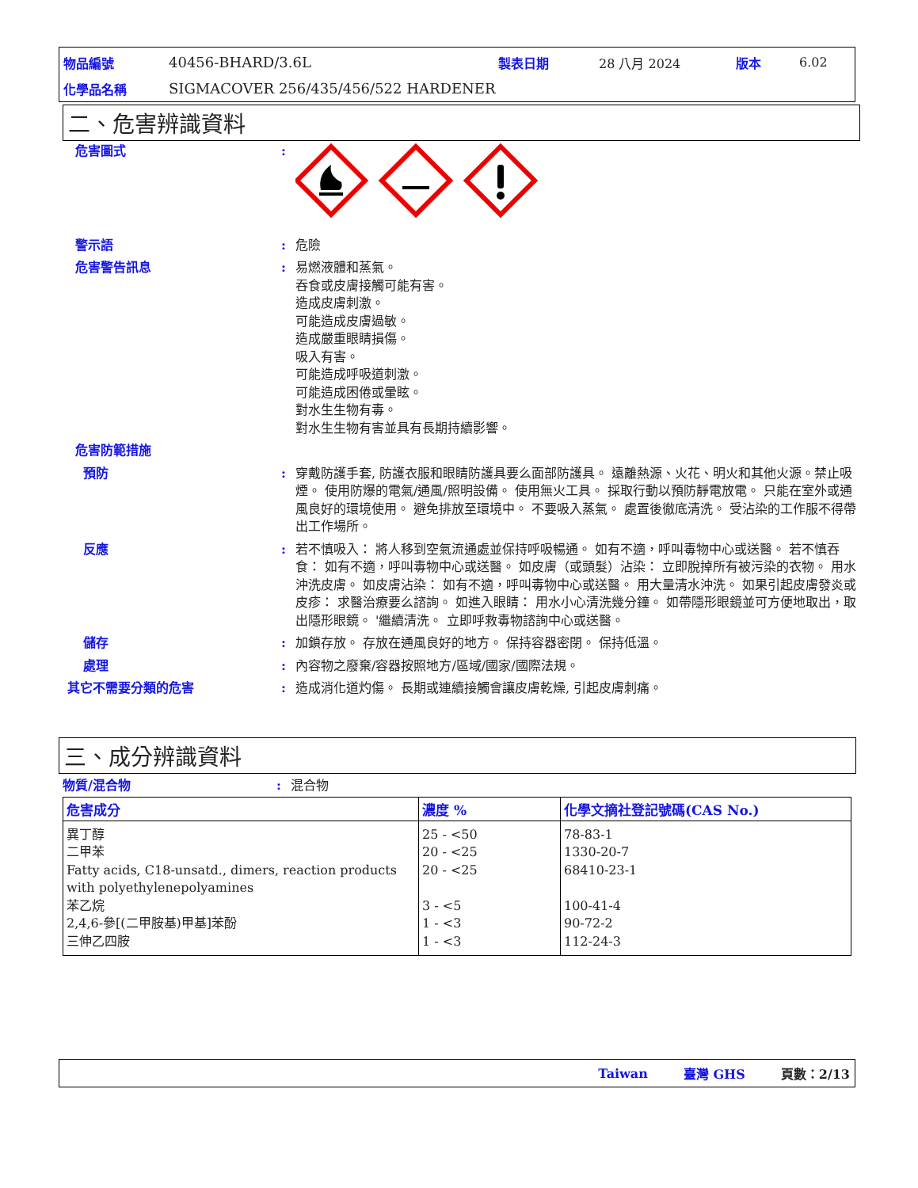物品編號 40456-BHARD/3.6L 製表日期 28 八月 2024 版本 6.02
化學品名稱 SIGMACOVER 256/435/456/522 HARDENER
二、危害辨識資料
危害圖式:
警示語: 危險
危害警告訊息: 易燃液體和蒸氣。
吞食或皮膚接觸可能有害。
造成皮膚刺激。
可能造成皮膚過敏。
造成嚴重眼睛損傷。
吸入有害。
可能造成呼吸道刺激。
可能造成困倦或暈眩。
對水生生物有毒。
對水生生物有害並具有長期持續影響。
危害防範措施
預防: 穿戴防護手套, 防護衣服和眼睛防護具要么面部防護具。 遠離熱源、火花、明火和其他火源。禁止吸煙。 使用防爆的電氣/通風/照明設備。 使用無火工具。 採取行動以預防靜電放電。 只能在室外或通風良好的環境使用。 避免排放至環境中。 不要吸入蒸氣。 處置後徹底清洗。 受沾染的工作服不得帶出工作場所。
反應: 若不慎吸入： 將人移到空氣流通處並保持呼吸暢通。 如有不適，呼叫毒物中心或送醫。 若不慎吞食： 如有不適，呼叫毒物中心或送醫。 如皮膚（或頭髮）沾染： 立即脫掉所有被污染的衣物。 用水沖洗皮膚。 如皮膚沾染： 如有不適，呼叫毒物中心或送醫。 用大量清水沖洗。 如果引起皮膚發炎或皮疹： 求醫治療要么諮詢。 如進入眼睛： 用水小心清洗幾分鐘。 如帶隱形眼鏡並可方便地取出，取出隱形眼鏡。 '繼續清洗。 立即呼救毒物諮詢中心或送醫。
儲存: 加鎖存放。 存放在通風良好的地方。 保持容器密閉。 保持低溫。
處理: 內容物之廢棄/容器按照地方/區域/國家/國際法規。
其它不需要分類的危害: 造成消化道灼傷。 長期或連續接觸會讓皮膚乾燥, 引起皮膚刺痛。
三、成分辨識資料
物質/混合物: 混合物
| 危害成分 | 濃度 % | 化學文摘社登記號碼(CAS No.) |
| --- | --- | --- |
| 異丁醇 二甲苯 Fatty acids, C18-unsatd., dimers, reaction products with polyethylenepolyamines 苯乙烷 2,4,6-參[(二甲胺基)甲基]苯酚 三伸乙四胺 | 25 - <50 20 - <25 20 - <25 3 - <5 1 - <3 1 - <3 | 78-83-1 1330-20-7 68410-23-1 100-41-4 90-72-2 112-24-3 |
Taiwan 臺灣 GHS 頁數：2/13